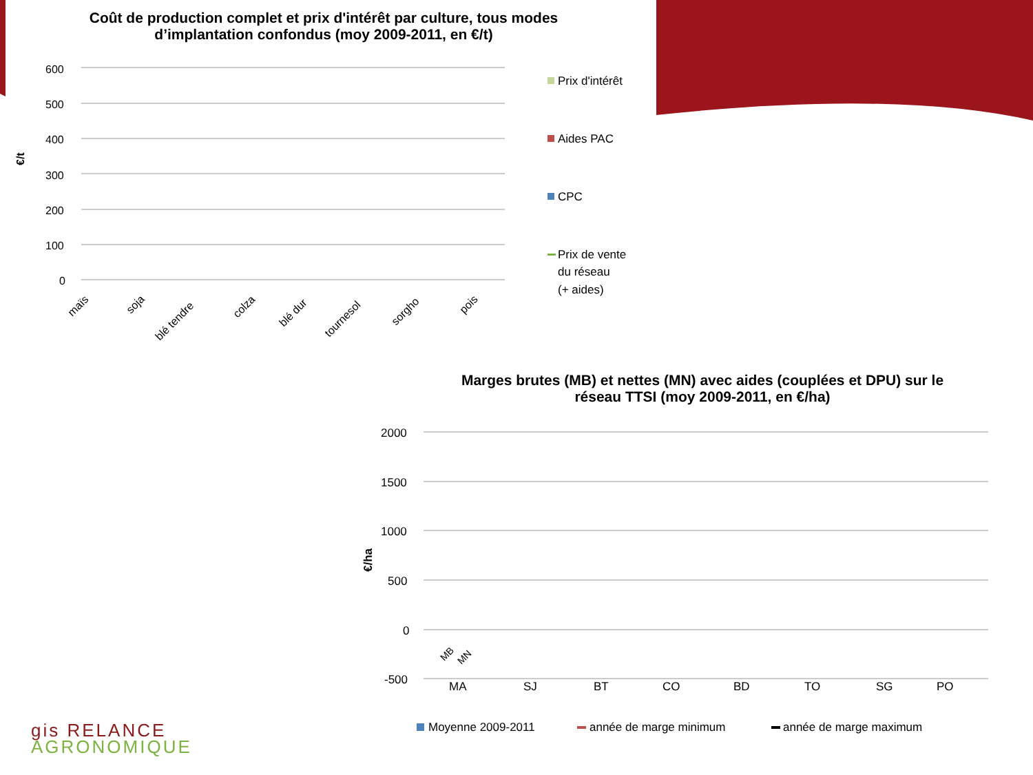600
500
400
300
200
100
0
€/t
maïs
soja
blé tendre
colza
blé dur
tournesol
sorgho
pois
Prix d'intérêt
Aides PAC
CPC
Prix de vente
du réseau
(+ aides)
2000
1500
1000
500
0
-500
€/ha
MA
SJ
BT
CO
BD
TO
SG
PO
Moyenne 2009-2011
année de marge minimum
année de marge maximum
MB
MN
Coût de production complet et prix d'intérêt par culture, tous modes d’implantation confondus (moy 2009-2011, en €/t)
Marges brutes (MB) et nettes (MN) avec aides (couplées et DPU) sur le réseau TTSI (moy 2009-2011, en €/ha)
gis RELANCE
AGRONOMIQUE